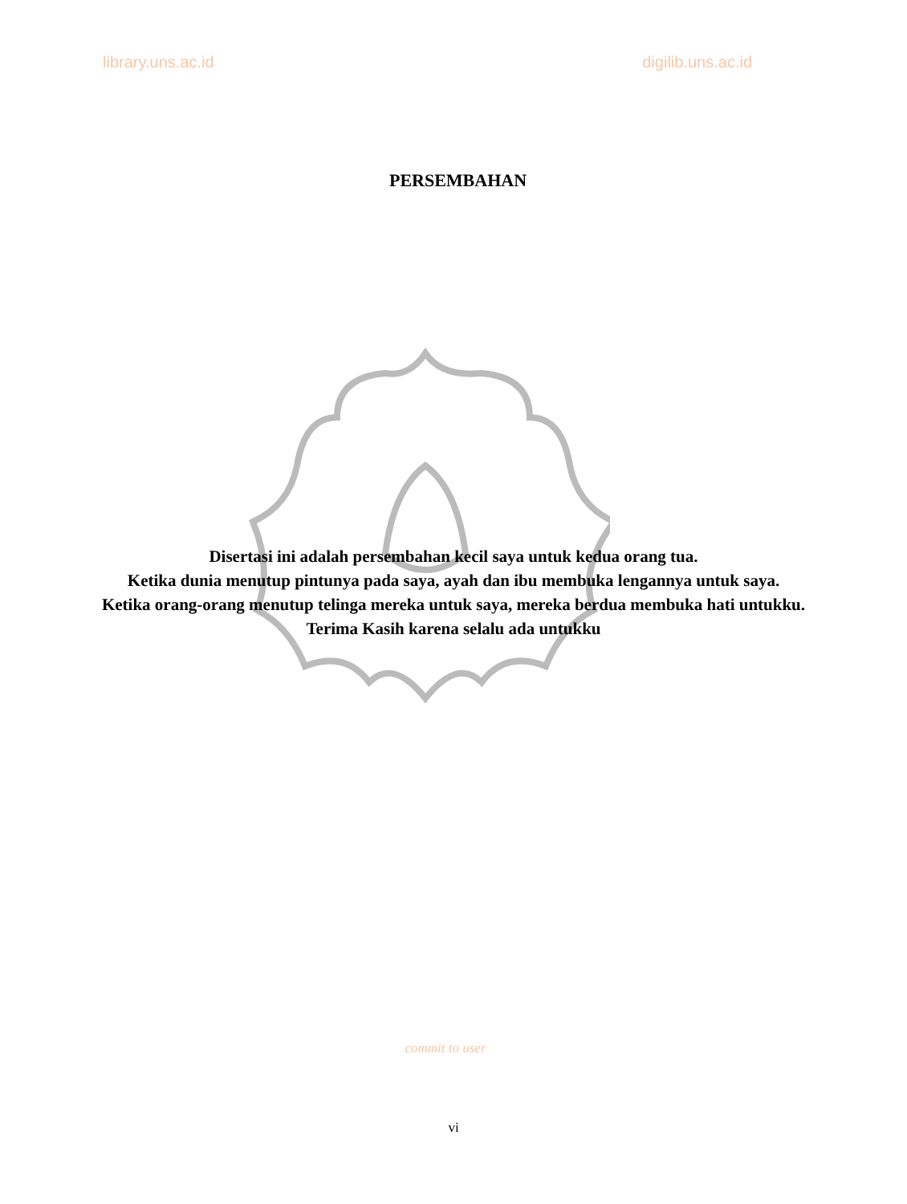library.uns.ac.id digilib.uns.ac.id
PERSEMBAHAN
Disertasi ini adalah persembahan kecil saya untuk kedua orang tua.
Ketika dunia menutup pintunya pada saya, ayah dan ibu membuka lengannya untuk saya.
Ketika orang-orang menutup telinga mereka untuk saya, mereka berdua membuka hati untukku.
Terima Kasih karena selalu ada untukku
commit to user
vi